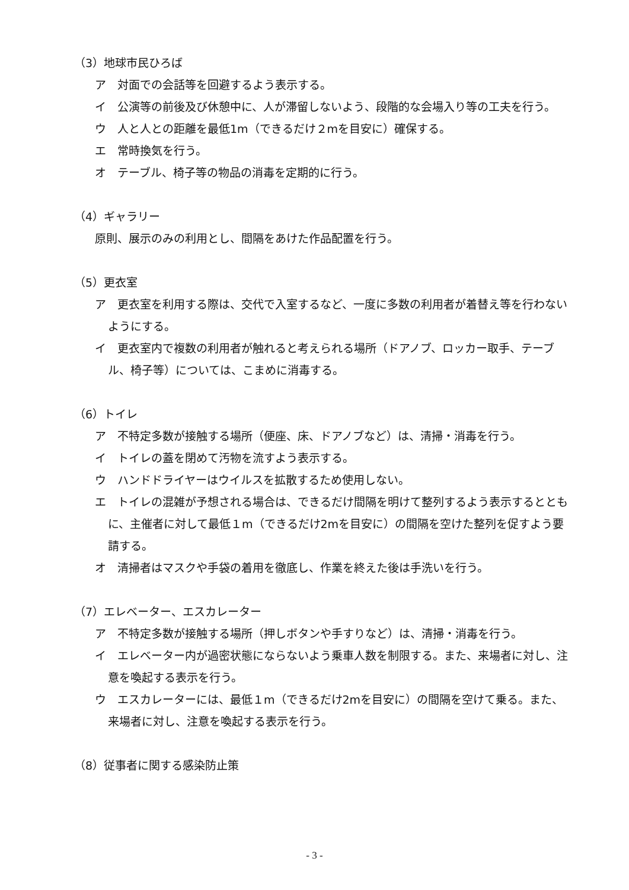（3）地球市民ひろば
ア　対面での会話等を回避するよう表示する。
イ　公演等の前後及び休憩中に、人が滞留しないよう、段階的な会場入り等の工夫を行う。
ウ　人と人との距離を最低1m（できるだけ２mを目安に）確保する。
エ　常時換気を行う。
オ　テーブル、椅子等の物品の消毒を定期的に行う。
（4）ギャラリー
原則、展示のみの利用とし、間隔をあけた作品配置を行う。
（5）更衣室
ア　更衣室を利用する際は、交代で入室するなど、一度に多数の利用者が着替え等を行わないようにする。
イ　更衣室内で複数の利用者が触れると考えられる場所（ドアノブ、ロッカー取手、テーブル、椅子等）については、こまめに消毒する。
（6）トイレ
ア　不特定多数が接触する場所（便座、床、ドアノブなど）は、清掃・消毒を行う。
イ　トイレの蓋を閉めて汚物を流すよう表示する。
ウ　ハンドドライヤーはウイルスを拡散するため使用しない。
エ　トイレの混雑が予想される場合は、できるだけ間隔を明けて整列するよう表示するとともに、主催者に対して最低１m（できるだけ2mを目安に）の間隔を空けた整列を促すよう要請する。
オ　清掃者はマスクや手袋の着用を徹底し、作業を終えた後は手洗いを行う。
（7）エレベーター、エスカレーター
ア　不特定多数が接触する場所（押しボタンや手すりなど）は、清掃・消毒を行う。
イ　エレベーター内が過密状態にならないよう乗車人数を制限する。また、来場者に対し、注意を喚起する表示を行う。
ウ　エスカレーターには、最低１m（できるだけ2mを目安に）の間隔を空けて乗る。また、来場者に対し、注意を喚起する表示を行う。
（8）従事者に関する感染防止策
- 3 -